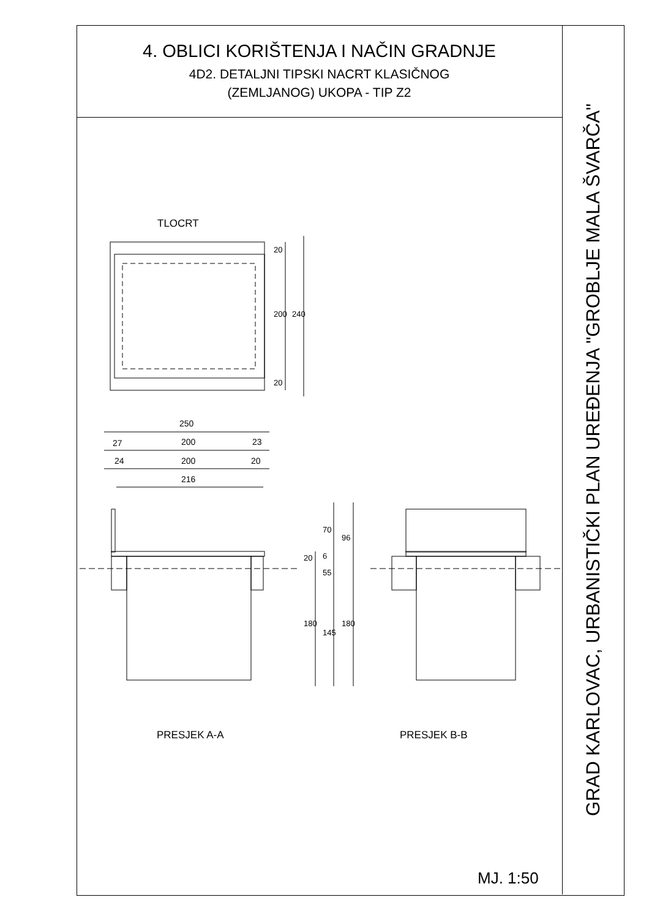4. OBLICI KORIŠTENJA I NAČIN GRADNJE
4D2. DETALJNI TIPSKI NACRT KLASIČNOG
(ZEMLJANOG) UKOPA - TIP Z2
GRAD KARLOVAC, URBANISTIČKI PLAN UREĐENJA "GROBLJE MALA ŠVARČA"
TLOCRT
20
200 240
20
250
27 200 23
24 200 20
216
70
96
20 6
55
180
145
180
PRESJEK A-A PRESJEK B-B
MJ. 1:50